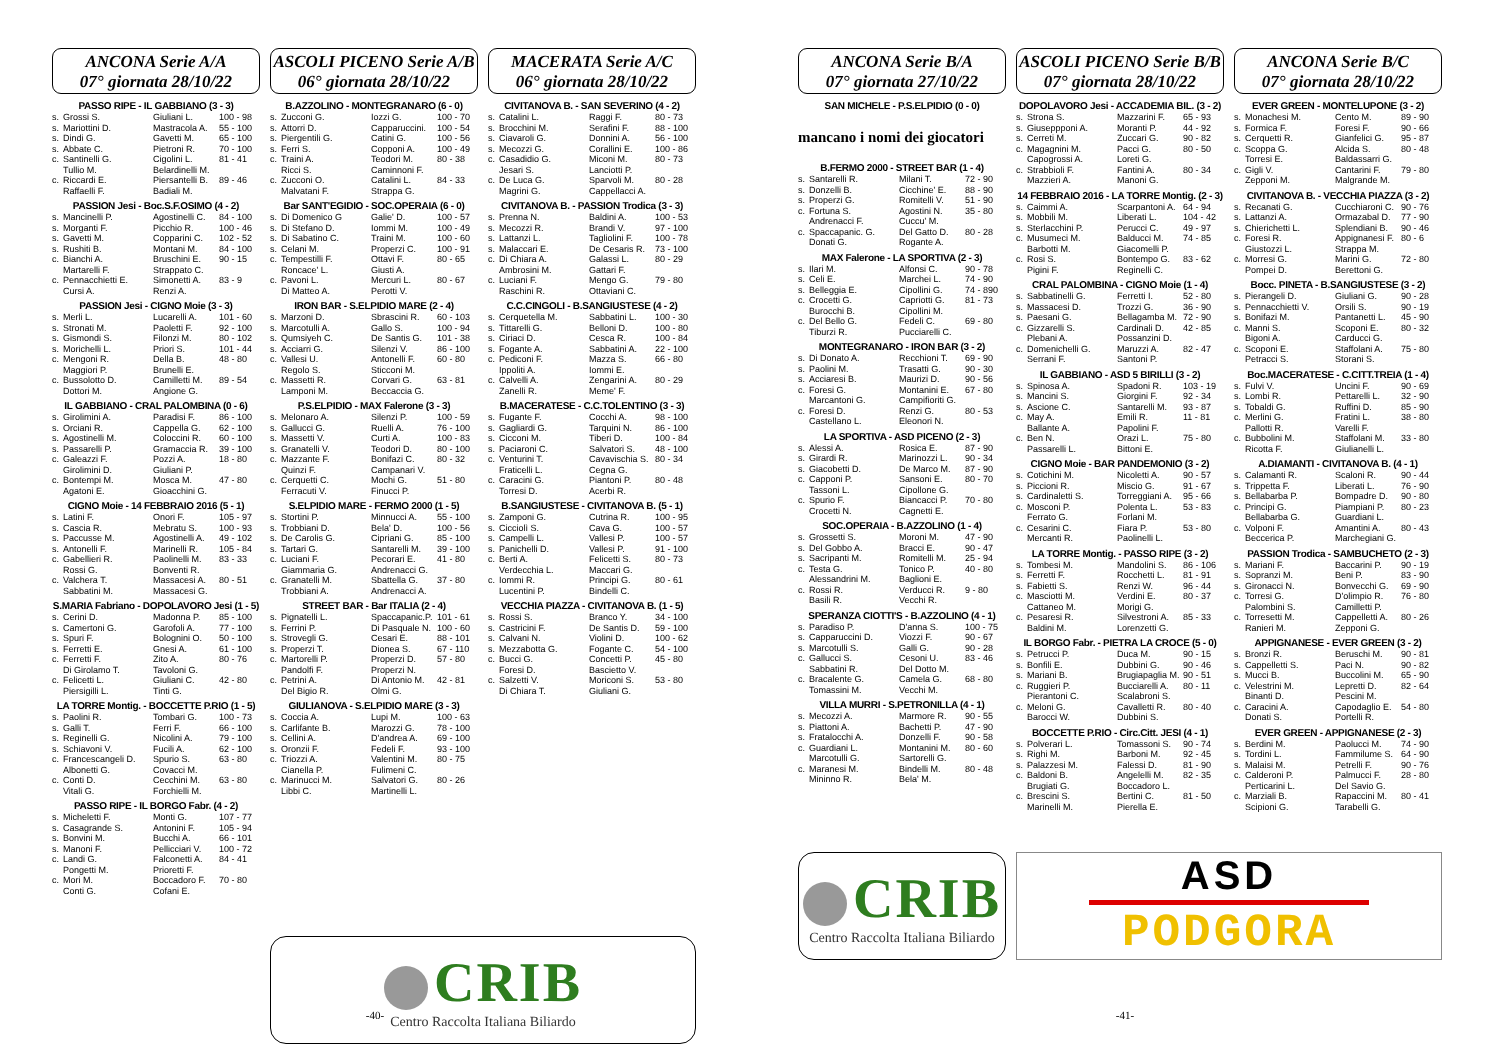ANCONA Serie A/A
07° giornata 28/10/22
PASSO RIPE - IL GABBIANO (3 - 3)
| s. | Grossi S. | Giuliani L. | 100 - 98 |
| s. | Mariottini D. | Mastracola A. | 55 - 100 |
| s. | Dindi G. | Gavetti M. | 65 - 100 |
| s. | Abbate C. | Pietroni R. | 70 - 100 |
| c. | Santinelli G. | Cigolini L. | 81 - 41 |
| | Tullio M. | Belardinelli M. | |
| c. | Riccardi E. | Piersantelli B. | 89 - 46 |
| | Raffaelli F. | Badiali M. | |
PASSION Jesi - Boc.S.F.OSIMO (4 - 2)
| s. | Mancinelli P. | Agostinelli C. | 84 - 100 |
| s. | Morganti F. | Picchio R. | 100 - 46 |
| s. | Gavetti M. | Copparini C. | 102 - 52 |
| s. | Rushiti B. | Montani M. | 84 - 100 |
| c. | Bianchi A. | Bruschini E. | 90 - 15 |
| | Martarelli F. | Strappato C. | |
| c. | Pennacchietti E. | Simonetti A. | 83 - 9 |
| | Cursi A. | Renzi A. | |
PASSION Jesi - CIGNO Moie (3 - 3)
| s. | Merli L. | Lucarelli A. | 101 - 60 |
| s. | Stronati M. | Paoletti F. | 92 - 100 |
| s. | Gismondi S. | Filonzi M. | 80 - 102 |
| s. | Morichelli L. | Priori S. | 101 - 44 |
| c. | Mengoni R. | Della B. | 48 - 80 |
| | Maggiori P. | Brunelli E. | |
| c. | Bussolotto D. | Camilletti M. | 89 - 54 |
| | Dottori M. | Angione G. | |
IL GABBIANO - CRAL PALOMBINA (0 - 6)
| s. | Girolimini A. | Paradisi F. | 86 - 100 |
| s. | Orciani R. | Cappella G. | 62 - 100 |
| s. | Agostinelli M. | Coloccini R. | 60 - 100 |
| s. | Passarelli P. | Gramaccia R. | 39 - 100 |
| c. | Galeazzi F. | Pozzi A. | 18 - 80 |
| | Girolimini D. | Giuliani P. | |
| c. | Bontempi M. | Mosca M. | 47 - 80 |
| | Agatoni E. | Gioacchini G. | |
CIGNO Moie - 14 FEBBRAIO 2016 (5 - 1)
| s. | Latini F. | Onori F. | 105 - 97 |
| s. | Cascia R. | Mebratu S. | 100 - 93 |
| s. | Paccusse M. | Agostinelli A. | 49 - 102 |
| s. | Antonelli F. | Marinelli R. | 105 - 84 |
| c. | Gabellieri R. | Paolinelli M. | 83 - 33 |
| | Rossi G. | Bonventi R. | |
| c. | Valchera T. | Massacesi A. | 80 - 51 |
| | Sabbatini M. | Massacesi G. | |
S.MARIA Fabriano - DOPOLAVORO Jesi (1 - 5)
| s. | Cerini D. | Madonna P. | 85 - 100 |
| s. | Camertoni G. | Garofoli A. | 77 - 100 |
| s. | Spuri F. | Bolognini O. | 50 - 100 |
| s. | Ferretti E. | Gnesi A. | 61 - 100 |
| c. | Ferretti F. | Zito A. | 80 - 76 |
| | Di Girolamo T. | Tavoloni G. | |
| c. | Felicetti L. | Giuliani C. | 42 - 80 |
| | Piersigilli L. | Tinti G. | |
LA TORRE Montig. - BOCCETTE P.RIO (1 - 5)
| s. | Paolini R. | Tombari G. | 100 - 73 |
| s. | Galli T. | Ferri F. | 66 - 100 |
| s. | Reginelli G. | Nicolini A. | 79 - 100 |
| s. | Schiavoni V. | Fucili A. | 62 - 100 |
| c. | Francescangeli D. | Spurio S. | 63 - 80 |
| | Albonetti G. | Covacci M. | |
| c. | Conti D. | Cecchini M. | 63 - 80 |
| | Vitali G. | Forchielli M. | |
PASSO RIPE - IL BORGO Fabr. (4 - 2)
| s. | Micheletti F. | Monti G. | 107 - 77 |
| s. | Casagrande S. | Antonini F. | 105 - 94 |
| s. | Bonvini M. | Bucchi A. | 66 - 101 |
| s. | Manoni F. | Pellicciari V. | 100 - 72 |
| c. | Landi G. | Falconetti A. | 84 - 41 |
| | Pongetti M. | Prioretti F. | |
| c. | Mori M. | Boccadoro F. | 70 - 80 |
| | Conti G. | Cofani E. | |
ASCOLI PICENO Serie A/B
06° giornata 28/10/22
B.AZZOLINO - MONTEGRANARO (6 - 0)
| s. | Zucconi G. | Iozzi G. | 100 - 70 |
| s. | Attorri D. | Capparuccini. | 100 - 54 |
| s. | Piergentili G. | Catini G. | 100 - 56 |
| s. | Ferri S. | Copponi A. | 100 - 49 |
| c. | Traini A. | Teodori M. | 80 - 38 |
| | Ricci S. | Caminnoni F. | |
| c. | Zucconi O. | Catalini L. | 84 - 33 |
| | Malvatani F. | Strappa G. | |
Bar SANT'EGIDIO - SOC.OPERAIA (6 - 0)
| s. | Di Domenico G | Galie' D. | 100 - 57 |
| s. | Di Stefano D. | Iommi M. | 100 - 49 |
| s. | Di Sabatino C. | Traini M. | 100 - 60 |
| s. | Celani M. | Properzi C. | 100 - 91 |
| c. | Tempestilli F. | Ottavi F. | 80 - 65 |
| | Roncace' L. | Giusti A. | |
| c. | Pavoni L. | Mercuri L. | 80 - 67 |
| | Di Matteo A. | Perotti V. | |
IRON BAR - S.ELPIDIO MARE (2 - 4)
| s. | Marzoni D. | Sbrascini R. | 60 - 103 |
| s. | Marcotulli A. | Gallo S. | 100 - 94 |
| s. | Qumsiyeh C. | De Santis G. | 101 - 38 |
| s. | Acciarri G. | Silenzi V. | 86 - 100 |
| c. | Vallesi U. | Antonelli F. | 60 - 80 |
| | Regolo S. | Sticconi M. | |
| c. | Massetti R. | Corvari G. | 63 - 81 |
| | Lamponi M. | Beccaccia G. | |
P.S.ELPIDIO - MAX Falerone (3 - 3)
| s. | Melonaro A. | Silenzi P. | 100 - 59 |
| s. | Gallucci G. | Ruelli A. | 76 - 100 |
| s. | Massetti V. | Curti A. | 100 - 83 |
| s. | Granatelli V. | Teodori D. | 80 - 100 |
| c. | Mazzante F. | Bonifazi C. | 80 - 32 |
| | Quinzi F. | Campanari V. | |
| c. | Cerquetti C. | Mochi G. | 51 - 80 |
| | Ferracuti V. | Finucci P. | |
S.ELPIDIO MARE - FERMO 2000 (1 - 5)
| s. | Stortini P. | Minnucci A. | 55 - 100 |
| s. | Trobbiani D. | Bela' D. | 100 - 56 |
| s. | De Carolis G. | Cipriani G. | 85 - 100 |
| s. | Tartari G. | Santarelli M. | 39 - 100 |
| c. | Luciani F. | Pecorari E. | 41 - 80 |
| | Giammaria G. | Andrenacci G. | |
| c. | Granatelli M. | Sbattella G. | 37 - 80 |
| | Trobbiani A. | Andrenacci A. | |
STREET BAR - Bar ITALIA (2 - 4)
| s. | Pignatelli L. | Spaccapanic.P. | 101 - 61 |
| s. | Ferrini P. | Di Pasquale N. | 100 - 60 |
| s. | Strovegli G. | Cesari E. | 88 - 101 |
| s. | Properzi T. | Dionea S. | 67 - 110 |
| c. | Martorelli P. | Properzi D. | 57 - 80 |
| | Pandolfi F. | Properzi N. | |
| c. | Petrini A. | Di Antonio M. | 42 - 81 |
| | Del Bigio R. | Olmi G. | |
GIULIANOVA - S.ELPIDIO MARE (3 - 3)
| s. | Coccia A. | Lupi M. | 100 - 63 |
| s. | Carlifante B. | Marozzi G. | 78 - 100 |
| s. | Cellini A. | D'andrea A. | 69 - 100 |
| s. | Oronzii F. | Fedeli F. | 93 - 100 |
| c. | Triozzi A. | Valentini M. | 80 - 75 |
| | Cianella P. | Fulimeni C. | |
| c. | Marinucci M. | Salvatori G. | 80 - 26 |
| | Libbi C. | Martinelli L. | |
MACERATA Serie A/C
06° giornata 28/10/22
CIVITANOVA B. - SAN SEVERINO (4 - 2)
| s. | Catalini L. | Raggi F. | 80 - 73 |
| s. | Brocchini M. | Serafini F. | 88 - 100 |
| s. | Ciavaroli G. | Donnini A. | 56 - 100 |
| s. | Mecozzi G. | Corallini E. | 100 - 86 |
| c. | Casadidio G. | Miconi M. | 80 - 73 |
| | Jesari S. | Lanciotti P. | |
| c. | De Luca G. | Sparvoli M. | 80 - 28 |
| | Magrini G. | Cappellacci A. | |
CIVITANOVA B. - PASSION Trodica (3 - 3)
| s. | Prenna N. | Baldini A. | 100 - 53 |
| s. | Mecozzi R. | Brandi V. | 97 - 100 |
| s. | Lattanzi L. | Tagliolini F. | 100 - 78 |
| s. | Malaccari E. | De Cesaris R. | 73 - 100 |
| c. | Di Chiara A. | Galassi L. | 80 - 29 |
| | Ambrosini M. | Gattari F. | |
| c. | Luciani F. | Mengo G. | 79 - 80 |
| | Raschini R. | Ottaviani C. | |
C.C.CINGOLI - B.SANGIUSTESE (4 - 2)
| s. | Cerquetella M. | Sabbatini L. | 100 - 30 |
| s. | Tittarelli G. | Belloni D. | 100 - 80 |
| s. | Ciriaci D. | Cesca R. | 100 - 84 |
| s. | Fogante A. | Sabbatini A. | 22 - 100 |
| c. | Pediconi F. | Mazza S. | 66 - 80 |
| | Ippoliti A. | Iommi E. | |
| c. | Calvelli A. | Zengarini A. | 80 - 29 |
| | Zanelli R. | Meme' F. | |
B.MACERATESE - C.C.TOLENTINO (3 - 3)
| s. | Fugante F. | Cocchi A. | 98 - 100 |
| s. | Gagliardi G. | Tarquini N. | 86 - 100 |
| s. | Cicconi M. | Tiberi D. | 100 - 84 |
| s. | Paciaroni C. | Salvatori S. | 48 - 100 |
| c. | Venturini T. | Cavavischia S. | 80 - 34 |
| | Fraticelli L. | Cegna G. | |
| c. | Caracini G. | Piantoni P. | 80 - 48 |
| | Torresi D. | Acerbi R. | |
B.SANGIUSTESE - CIVITANOVA B. (5 - 1)
| s. | Zamponi G. | Cutrina R. | 100 - 95 |
| s. | Cicciolì S. | Cava G. | 100 - 57 |
| s. | Campelli L. | Vallesi P. | 100 - 57 |
| s. | Panichelli D. | Vallesi P. | 91 - 100 |
| c. | Berti A. | Felicetti S. | 80 - 73 |
| | Verdecchia L. | Maccari G. | |
| c. | Iommi R. | Principi G. | 80 - 61 |
| | Lucentini P. | Bindelli C. | |
VECCHIA PIAZZA - CIVITANOVA B. (1 - 5)
| s. | Rossi S. | Branco Y. | 34 - 100 |
| s. | Castricini F. | De Santis D. | 59 - 100 |
| s. | Calvani N. | Violini D. | 100 - 62 |
| s. | Mezzabotta G. | Fogante C. | 54 - 100 |
| c. | Bucci G. | Concetti P. | 45 - 80 |
| | Foresi D. | Bascietto V. | |
| c. | Salzetti V. | Moriconi S. | 53 - 80 |
| | Di Chiara T. | Giuliani G. | |
CRIB
Centro Raccolta Italiana Biliardo
-40-
ANCONA Serie B/A
07° giornata 27/10/22
SAN MICHELE - P.S.ELPIDIO (0 - 0)
mancano i nomi dei giocatori
B.FERMO 2000 - STREET BAR (1 - 4)
| s. | Santarelli R. | Milani T. | 72 - 90 |
| s. | Donzelli B. | Cicchine' E. | 88 - 90 |
| s. | Properzi G. | Romitelli V. | 51 - 90 |
| c. | Fortuna S. | Agostini N. | 35 - 80 |
| | Andrenacci F. | Cuccu' M. | |
| c. | Spaccapanic. G. | Del Gatto D. | 80 - 28 |
| | Donati G. | Rogante A. | |
MAX Falerone - LA SPORTIVA (2 - 3)
| s. | Ilari M. | Alfonsi C. | 90 - 78 |
| s. | Celi E. | Marchei L. | 74 - 90 |
| s. | Belleggia E. | Cipollini G. | 74 - 890 |
| c. | Crocetti G. | Capriotti G. | 81 - 73 |
| | Burocchi B. | Cipollini M. | |
| c. | Del Bello G. | Fedeli C. | 69 - 80 |
| | Tiburzi R. | Pucciarelli C. | |
MONTEGRANARO - IRON BAR (3 - 2)
| s. | Di Donato A. | Recchioni T. | 69 - 90 |
| s. | Paolini M. | Trasatti G. | 90 - 30 |
| s. | Acciaresi B. | Maurizi D. | 90 - 56 |
| c. | Foresi G. | Montanini E. | 67 - 80 |
| | Marcantoni G. | Campifioriti G. | |
| c. | Foresi D. | Renzi G. | 80 - 53 |
| | Castellano L. | Eleonori N. | |
LA SPORTIVA - ASD PICENO (2 - 3)
| s. | Alessi A. | Rosica E. | 87 - 90 |
| s. | Girardi R. | Marinozzi L. | 90 - 34 |
| s. | Giacobetti D. | De Marco M. | 87 - 90 |
| c. | Capponi P. | Sansoni E. | 80 - 70 |
| | Tassoni L. | Cipollone G. | |
| c. | Spurio F. | Biancacci P. | 70 - 80 |
| | Crocetti N. | Cagnetti E. | |
SOC.OPERAIA - B.AZZOLINO (1 - 4)
| s. | Grossetti S. | Moroni M. | 47 - 90 |
| s. | Del Gobbo A. | Bracci E. | 90 - 47 |
| s. | Sacripanti M. | Romitelli M. | 25 - 94 |
| c. | Testa G. | Tonico P. | 40 - 80 |
| | Alessandrini M. | Baglioni E. | |
| c. | Rossi R. | Verducci R. | 9 - 80 |
| | Basili R. | Vecchi R. | |
SPERANZA CIOTTI'S - B.AZZOLINO (4 - 1)
| s. | Paradiso P. | D'anna S. | 100 - 75 |
| s. | Capparuccini D. | Viozzi F. | 90 - 67 |
| s. | Marcotulli S. | Galli G. | 90 - 28 |
| c. | Gallucci S. | Cesoni U. | 83 - 46 |
| | Sabbatini R. | Del Dotto M. | |
| c. | Bracalente G. | Camela G. | 68 - 80 |
| | Tomassini M. | Vecchi M. | |
VILLA MURRI - S.PETRONILLA (4 - 1)
| s. | Mecozzi A. | Marmore R. | 90 - 55 |
| s. | Piattoni A. | Bachetti P. | 47 - 90 |
| s. | Fratalocchi A. | Donzelli F. | 90 - 58 |
| c. | Guardiani L. | Montanini M. | 80 - 60 |
| | Marcotulli G. | Sartorelli G. | |
| c. | Maranesi M. | Bindelli M. | 80 - 48 |
| | Mininno R. | Bela' M. | |
ASCOLI PICENO Serie B/B
07° giornata 28/10/22
DOPOLAVORO Jesi - ACCADEMIA BIL. (3 - 2)
| s. | Strona S. | Mazzarini F. | 65 - 93 |
| s. | Giuseppponi A. | Moranti P. | 44 - 92 |
| s. | Cerreti M. | Zuccari G. | 90 - 82 |
| c. | Magagnini M. | Pacci G. | 80 - 50 |
| | Capogrossi A. | Loreti G. | |
| c. | Strabbioli F. | Fantini A. | 80 - 34 |
| | Mazzieri A. | Manoni G. | |
14 FEBBRAIO 2016 - LA TORRE Montig. (2 - 3)
| s. | Caimmi A. | Scarpantoni A. | 64 - 94 |
| s. | Mobbili M. | Liberati L. | 104 - 42 |
| s. | Sterlacchini P. | Perucci C. | 49 - 97 |
| c. | Musumeci M. | Balducci M. | 74 - 85 |
| | Barbotti M. | Giacomelli P. | |
| c. | Rosi S. | Bontempo G. | 83 - 62 |
| | Pigini F. | Reginelli C. | |
CRAL PALOMBINA - CIGNO Moie (1 - 4)
| s. | Sabbatinelli G. | Ferretti I. | 52 - 80 |
| s. | Massacesi D. | Trozzi G. | 36 - 90 |
| s. | Paesani G. | Bellagamba M. | 72 - 90 |
| c. | Gizzarelli S. | Cardinali D. | 42 - 85 |
| | Plebani A. | Possanzini D. | |
| c. | Domenichelli G. | Maruzzi A. | 82 - 47 |
| | Serrani F. | Santoni P. | |
IL GABBIANO - ASD 5 BIRILLI (3 - 2)
| s. | Spinosa A. | Spadoni R. | 103 - 19 |
| s. | Mancini S. | Giorgini F. | 92 - 34 |
| s. | Ascione C. | Santarelli M. | 93 - 87 |
| c. | May A. | Emili R. | 11 - 81 |
| | Ballante A. | Papolini F. | |
| c. | Ben N. | Orazi L. | 75 - 80 |
| | Passarelli L. | Bittoni E. | |
CIGNO Moie - BAR PANDEMONIO (3 - 2)
| s. | Cotichini M. | Nicoletti A. | 90 - 57 |
| s. | Piccioni R. | Miscio G. | 91 - 67 |
| s. | Cardinaletti S. | Torreggiani A. | 95 - 66 |
| c. | Mosconi P. | Polenta L. | 53 - 83 |
| | Ferrato G. | Forlani M. | |
| c. | Cesarini C. | Fiara P. | 53 - 80 |
| | Mercanti R. | Paolinelli L. | |
LA TORRE Montig. - PASSO RIPE (3 - 2)
| s. | Tombesi M. | Mandolini S. | 86 - 106 |
| s. | Ferretti F. | Rocchetti L. | 81 - 91 |
| s. | Fabietti S. | Renzi W. | 96 - 44 |
| c. | Masciotti M. | Verdini E. | 80 - 37 |
| | Cattaneo M. | Morigi G. | |
| c. | Pesaresi R. | Silvestroni A. | 85 - 33 |
| | Baldini M. | Lorenzetti G. | |
IL BORGO Fabr. - PIETRA LA CROCE (5 - 0)
| s. | Petrucci P. | Duca M. | 90 - 15 |
| s. | Bonfili E. | Dubbini G. | 90 - 46 |
| s. | Mariani B. | Brugiapaglia M. | 90 - 51 |
| c. | Ruggieri P. | Bucciarelli A. | 80 - 11 |
| | Pierantoni C. | Scalabroni S. | |
| c. | Meloni G. | Cavalletti R. | 80 - 40 |
| | Barocci W. | Dubbini S. | |
BOCCETTE P.RIO - Circ.Citt. JESI (4 - 1)
| s. | Polverari L. | Tomassoni S. | 90 - 74 |
| s. | Righi M. | Barboni M. | 92 - 45 |
| s. | Palazzesi M. | Falessi D. | 81 - 90 |
| c. | Baldoni B. | Angelelli M. | 82 - 35 |
| | Brugiati G. | Boccadoro L. | |
| c. | Brescini S. | Bertini C. | 81 - 50 |
| | Marinelli M. | Pierella E. | |
ANCONA Serie B/C
07° giornata 28/10/22
EVER GREEN - MONTELUPONE (3 - 2)
| s. | Monachesi M. | Cento M. | 89 - 90 |
| s. | Formica F. | Foresi F. | 90 - 66 |
| s. | Cerquetti R. | Gianfelici G. | 95 - 87 |
| c. | Scoppa G. | Alcida S. | 80 - 48 |
| | Torresi E. | Baldassarri G. | |
| c. | Gigli V. | Cantarini F. | 79 - 80 |
| | Zepponi M. | Malgrande M. | |
CIVITANOVA B. - VECCHIA PIAZZA (3 - 2)
| s. | Recanati G. | Cucchiaroni C. | 90 - 76 |
| s. | Lattanzi A. | Ormazabal D. | 77 - 90 |
| s. | Chierichetti L. | Splendiani B. | 90 - 46 |
| c. | Foresi R. | Appignanesi F. | 80 - 6 |
| | Giustozzi L. | Strappa M. | |
| c. | Morresi G. | Marini G. | 72 - 80 |
| | Pompei D. | Berettoni G. | |
Bocc. PINETA - B.SANGIUSTESE (3 - 2)
| s. | Pierangeli D. | Giuliani G. | 90 - 28 |
| s. | Pennacchietti V. | Orsili S. | 90 - 19 |
| s. | Bonifazi M. | Pantanetti L. | 45 - 90 |
| c. | Manni S. | Scoponi E. | 80 - 32 |
| | Bigoni A. | Carducci G. | |
| c. | Scoponi E. | Staffolani A. | 75 - 80 |
| | Petracci S. | Storani S. | |
Boc.MACERATESE - C.CITT.TREIA (1 - 4)
| s. | Fulvi V. | Uncini F. | 90 - 69 |
| s. | Lombi R. | Pettarelli L. | 32 - 90 |
| s. | Tobaldi G. | Ruffini D. | 85 - 90 |
| c. | Merlini G. | Fratini L. | 38 - 80 |
| | Pallotti R. | Varelli F. | |
| c. | Bubbolini M. | Staffolani M. | 33 - 80 |
| | Ricotta F. | Giulianelli L. | |
A.DIAMANTI - CIVITANOVA B. (4 - 1)
| s. | Calamanti R. | Scaloni R. | 90 - 44 |
| s. | Trippetta F. | Liberati L. | 76 - 90 |
| s. | Bellabarba P. | Bompadre D. | 90 - 80 |
| c. | Principi G. | Piampiani P. | 80 - 23 |
| | Bellabarba G. | Guardiani L. | |
| c. | Volponi F. | Amantini A. | 80 - 43 |
| | Beccerica P. | Marchegiani G. | |
PASSION Trodica - SAMBUCHETO (2 - 3)
| s. | Mariani F. | Baccarini P. | 90 - 19 |
| s. | Sopranzi M. | Beni P. | 83 - 90 |
| s. | Gironacci N. | Bonvecchi G. | 69 - 90 |
| c. | Torresi G. | D'olimpio R. | 76 - 80 |
| | Palombini S. | Camilletti P. | |
| c. | Torresetti M. | Cappelletti A. | 80 - 26 |
| | Ranieri M. | Zepponi G. | |
APPIGNANESE - EVER GREEN (3 - 2)
| s. | Bronzi R. | Beruschi M. | 90 - 81 |
| s. | Cappelletti S. | Paci N. | 90 - 82 |
| s. | Mucci B. | Buccolini M. | 65 - 90 |
| c. | Velestrini M. | Lepretti D. | 82 - 64 |
| | Binanti D. | Pescini M. | |
| c. | Caracini A. | Capodaglio E. | 54 - 80 |
| | Donati S. | Portelli R. | |
EVER GREEN - APPIGNANESE (2 - 3)
| s. | Berdini M. | Paolucci M. | 74 - 90 |
| s. | Tordini L. | Fammilume S. | 64 - 90 |
| s. | Malaisi M. | Petrelli F. | 90 - 76 |
| c. | Calderoni P. | Palmucci F. | 28 - 80 |
| | Perticarini L. | Del Savio G. | |
| c. | Marziali B. | Rapaccini M. | 80 - 41 |
| | Scipioni G. | Tarabelli G. | |
CRIB
Centro Raccolta Italiana Biliardo
ASD
PODGORA
-41-